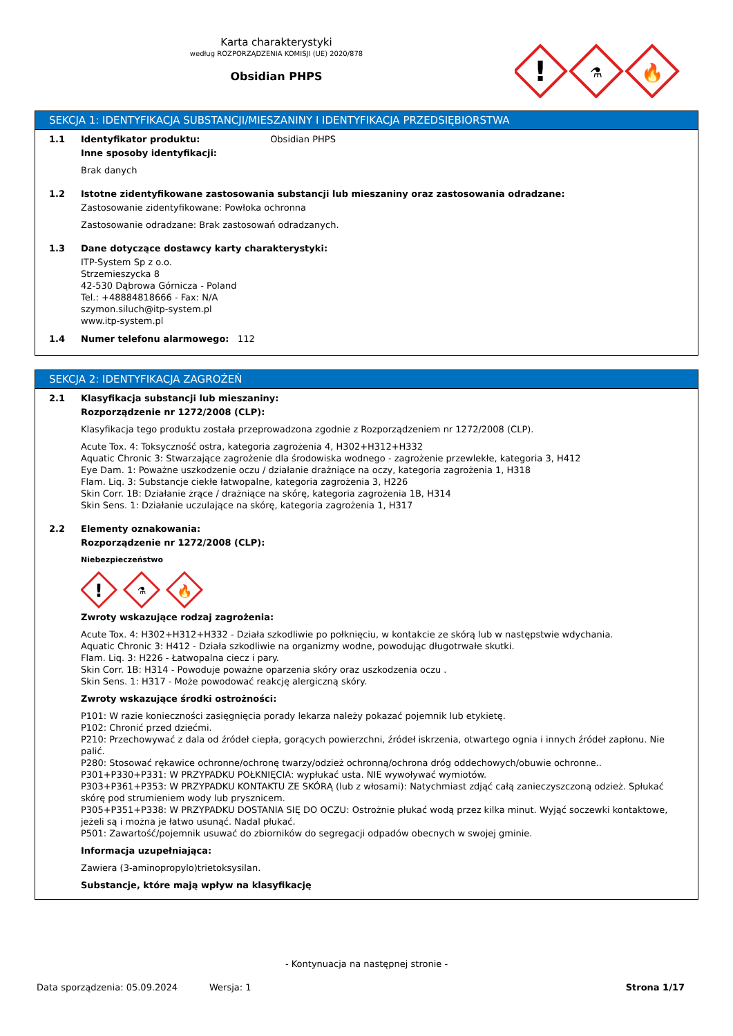Karta charakterystyki
według ROZPORZĄDZENIA KOMISJI (UE) 2020/878
Obsidian PHPS
!
⚗
🔥
SEKCJA 1: IDENTYFIKACJA SUBSTANCJI/MIESZANINY I IDENTYFIKACJA PRZEDSIĘBIORSTWA
1.1 Identyfikator produktu: Obsidian PHPS
Inne sposoby identyfikacji:
Brak danych
1.2 Istotne zidentyfikowane zastosowania substancji lub mieszaniny oraz zastosowania odradzane:
Zastosowanie zidentyfikowane: Powłoka ochronna
Zastosowanie odradzane: Brak zastosowań odradzanych.
1.3 Dane dotyczące dostawcy karty charakterystyki:
ITP-System Sp z o.o.
Strzemieszycka 8
42-530 Dąbrowa Górnicza - Poland
Tel.: +48884818666 - Fax: N/A
szymon.siluch@itp-system.pl
www.itp-system.pl
1.4 Numer telefonu alarmowego: 112
SEKCJA 2: IDENTYFIKACJA ZAGROŻEŃ
2.1 Klasyfikacja substancji lub mieszaniny:
Rozporządzenie nr 1272/2008 (CLP):
Klasyfikacja tego produktu została przeprowadzona zgodnie z Rozporządzeniem nr 1272/2008 (CLP).
Acute Tox. 4: Toksyczność ostra, kategoria zagrożenia 4, H302+H312+H332
Aquatic Chronic 3: Stwarzające zagrożenie dla środowiska wodnego - zagrożenie przewlekłe, kategoria 3, H412
Eye Dam. 1: Poważne uszkodzenie oczu / działanie drażniące na oczy, kategoria zagrożenia 1, H318
Flam. Liq. 3: Substancje ciekłe łatwopalne, kategoria zagrożenia 3, H226
Skin Corr. 1B: Działanie żrące / drażniące na skórę, kategoria zagrożenia 1B, H314
Skin Sens. 1: Działanie uczulające na skórę, kategoria zagrożenia 1, H317
2.2 Elementy oznakowania:
Rozporządzenie nr 1272/2008 (CLP):
Niebezpieczeństwo
!
⚗
🔥
Zwroty wskazujące rodzaj zagrożenia:
Acute Tox. 4: H302+H312+H332 - Działa szkodliwie po połknięciu, w kontakcie ze skórą lub w następstwie wdychania.
Aquatic Chronic 3: H412 - Działa szkodliwie na organizmy wodne, powodując długotrwałe skutki.
Flam. Liq. 3: H226 - Łatwopalna ciecz i pary.
Skin Corr. 1B: H314 - Powoduje poważne oparzenia skóry oraz uszkodzenia oczu .
Skin Sens. 1: H317 - Może powodować reakcję alergiczną skóry.
Zwroty wskazujące środki ostrożności:
P101: W razie konieczności zasięgnięcia porady lekarza należy pokazać pojemnik lub etykietę.
P102: Chronić przed dziećmi.
P210: Przechowywać z dala od źródeł ciepła, gorących powierzchni, źródeł iskrzenia, otwartego ognia i innych źródeł zapłonu. Nie palić.
P280: Stosować rękawice ochronne/ochronę twarzy/odzież ochronną/ochrona dróg oddechowych/obuwie ochronne..
P301+P330+P331: W PRZYPADKU POŁKNIĘCIA: wypłukać usta. NIE wywoływać wymiotów.
P303+P361+P353: W PRZYPADKU KONTAKTU ZE SKÓRĄ (lub z włosami): Natychmiast zdjąć całą zanieczyszczoną odzież. Spłukać skórę pod strumieniem wody lub prysznicem.
P305+P351+P338: W PRZYPADKU DOSTANIA SIĘ DO OCZU: Ostrożnie płukać wodą przez kilka minut. Wyjąć soczewki kontaktowe, jeżeli są i można je łatwo usunąć. Nadal płukać.
P501: Zawartość/pojemnik usuwać do zbiorników do segregacji odpadów obecnych w swojej gminie.
Informacja uzupełniająca:
Zawiera (3-aminopropylo)trietoksysilan.
Substancje, które mają wpływ na klasyfikację
- Kontynuacja na następnej stronie -
Data sporządzenia: 05.09.2024 Wersja: 1 Strona 1/17